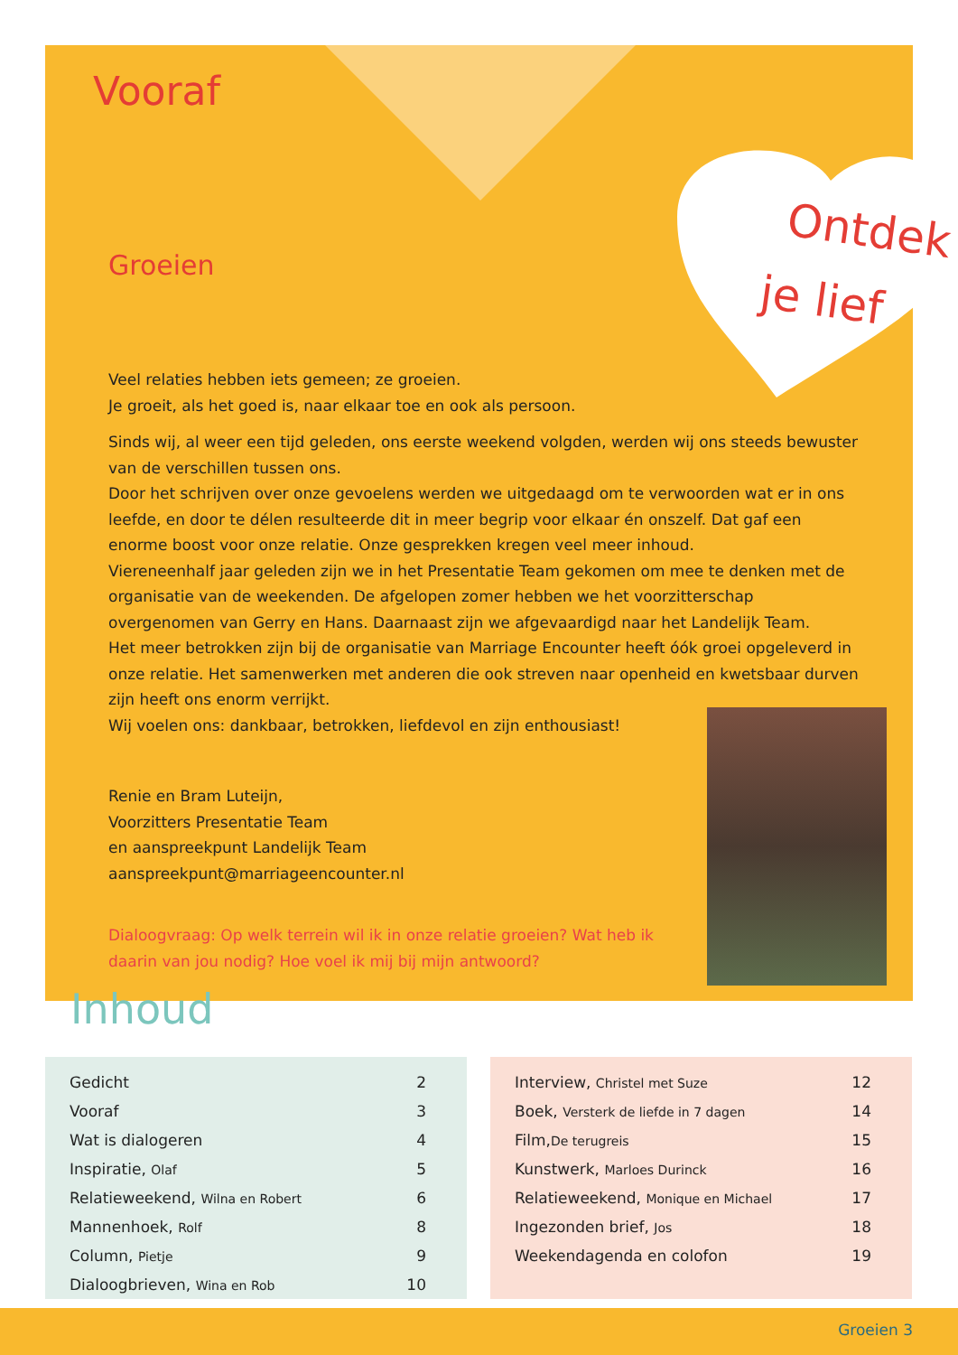Ontdek
je lief
Vooraf
Groeien
Veel relaties hebben iets gemeen; ze groeien.
Je groeit, als het goed is, naar elkaar toe en ook als persoon.
Sinds wij, al weer een tijd geleden, ons eerste weekend volgden, werden wij ons steeds bewuster van de verschillen tussen ons.
Door het schrijven over onze gevoelens werden we uitgedaagd om te verwoorden wat er in ons leefde, en door te délen resulteerde dit in meer begrip voor elkaar én onszelf. Dat gaf een enorme boost voor onze relatie. Onze gesprekken kregen veel meer inhoud.
Viereneenhalf jaar geleden zijn we in het Presentatie Team gekomen om mee te denken met de organisatie van de weekenden. De afgelopen zomer hebben we het voorzitterschap overgenomen van Gerry en Hans. Daarnaast zijn we afgevaardigd naar het Landelijk Team.
Het meer betrokken zijn bij de organisatie van Marriage Encounter heeft óók groei opgeleverd in onze relatie. Het samenwerken met anderen die ook streven naar openheid en kwetsbaar durven zijn heeft ons enorm verrijkt.
Wij voelen ons: dankbaar, betrokken, liefdevol en zijn enthousiast!
Renie en Bram Luteijn,
Voorzitters Presentatie Team
en aanspreekpunt Landelijk Team
aanspreekpunt@marriageencounter.nl
Dialoogvraag: Op welk terrein wil ik in onze relatie groeien? Wat heb ik daarin van jou nodig? Hoe voel ik mij bij mijn antwoord?
Inhoud
| Gedicht | 2 |
| Vooraf | 3 |
| Wat is dialogeren | 4 |
| Inspiratie, Olaf | 5 |
| Relatieweekend, Wilna en Robert | 6 |
| Mannenhoek, Rolf | 8 |
| Column, Pietje | 9 |
| Dialoogbrieven, Wina en Rob | 10 |
| Interview, Christel met Suze | 12 |
| Boek, Versterk de liefde in 7 dagen | 14 |
| Film, De terugreis | 15 |
| Kunstwerk, Marloes Durinck | 16 |
| Relatieweekend, Monique en Michael | 17 |
| Ingezonden brief, Jos | 18 |
| Weekendagenda en colofon | 19 |
Groeien 3